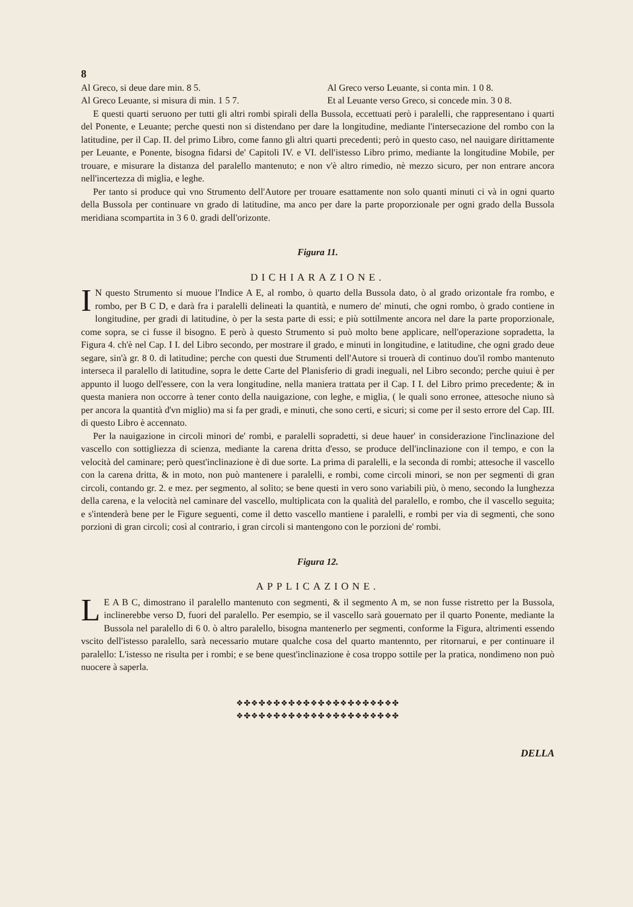8
Al Greco, si deue dare min. 8 5.
Al Greco verso Leuante, si conta min. 1 0 8.
Al Greco Leuante, si misura di min. 1 5 7.
Et al Leuante verso Greco, si concede min. 3 0 8.
E questi quarti seruono per tutti gli altri rombi spirali della Bussola, eccettuati però i paralelli, che rappresentano i quarti del Ponente, e Leuante; perche questi non si distendano per dare la longitudine, mediante l'intersecazione del rombo con la latitudine, per il Cap. II. del primo Libro, come fanno gli altri quarti precedenti; però in questo caso, nel nauigare dirittamente per Leuante, e Ponente, bisogna fidarsi de' Capitoli IV. e VI. dell'istesso Libro primo, mediante la longitudine Mobile, per trouare, e misurare la distanza del paralello mantenuto; e non v'è altro rimedio, nè mezzo sicuro, per non entrare ancora nell'incertezza di miglia, e leghe.
Per tanto si produce quì vno Strumento dell'Autore per trouare esattamente non solo quanti minuti ci và in ogni quarto della Bussola per continuare vn grado di latitudine, ma anco per dare la parte proporzionale per ogni grado della Bussola meridiana scompartita in 3 6 0. gradi dell'orizonte.
Figura 11.
DICHIARAZIONE.
IN questo Strumento si muoue l'Indice A E, al rombo, ò quarto della Bussola dato, ò al grado orizontale fra rombo, e rombo, per B C D, e darà fra i paralelli delineati la quantità, e numero de' minuti, che ogni rombo, ò grado contiene in longitudine, per gradi di latitudine, ò per la sesta parte di essi; e più sottilmente ancora nel dare la parte proporzionale, come sopra, se ci fusse il bisogno. E però à questo Strumento si può molto bene applicare, nell'operazione sopradetta, la Figura 4. ch'è nel Cap. I I. del Libro secondo, per mostrare il grado, e minuti in longitudine, e latitudine, che ogni grado deue segare, sin'à gr. 8 0. di latitudine; perche con questi due Strumenti dell'Autore si trouerà di continuo dou'il rombo mantenuto interseca il paralello di latitudine, sopra le dette Carte del Planisferio di gradi ineguali, nel Libro secondo; perche quiui è per appunto il luogo dell'essere, con la vera longitudine, nella maniera trattata per il Cap. I I. del Libro primo precedente; & in questa maniera non occorre à tener conto della nauigazione, con leghe, e miglia, ( le quali sono erronee, attesoche niuno sà per ancora la quantità d'vn miglio) ma si fa per gradi, e minuti, che sono certi, e sicuri; si come per il sesto errore del Cap. III. di questo Libro è accennato.
Per la nauigazione in circoli minori de' rombi, e paralelli sopradetti, si deue hauer' in considerazione l'inclinazione del vascello con sottigliezza di scienza, mediante la carena dritta d'esso, se produce dell'inclinazione con il tempo, e con la velocità del caminare; però quest'inclinazione è di due sorte. La prima di paralelli, e la seconda di rombi; attesoche il vascello con la carena dritta, & in moto, non può mantenere i paralelli, e rombi, come circoli minori, se non per segmenti di gran circoli, contando gr. 2. e mez. per segmento, al solito; se bene questi in vero sono variabili più, ò meno, secondo la lunghezza della carena, e la velocità nel caminare del vascello, multiplicata con la qualità del paralello, e rombo, che il vascello seguita; e s'intenderà bene per le Figure seguenti, come il detto vascello mantiene i paralelli, e rombi per via di segmenti, che sono porzioni di gran circoli; così al contrario, i gran circoli si mantengono con le porzioni de' rombi.
Figura 12.
APPLICAZIONE.
LE A B C, dimostrano il paralello mantenuto con segmenti, & il segmento A m, se non fusse ristretto per la Bussola, inclinerebbe verso D, fuori del paralello. Per esempio, se il vascello sarà gouernato per il quarto Ponente, mediante la Bussola nel paralello di 6 0. ò altro paralello, bisogna mantenerlo per segmenti, conforme la Figura, altrimenti essendo vscito dell'istesso paralello, sarà necessario mutare qualche cosa del quarto mantennto, per ritornarui, e per continuare il paralello: L'istesso ne risulta per i rombi; e se bene quest'inclinazione è cosa troppo sottile per la pratica, nondimeno non può nuocere à saperla.
❖✤❖✤❖✤❖✤❖✤❖✤❖✤❖✤❖✤❖✤❖✤
❖✤❖✤❖✤❖✤❖✤❖✤❖✤❖✤❖✤❖✤❖✤
DELLA